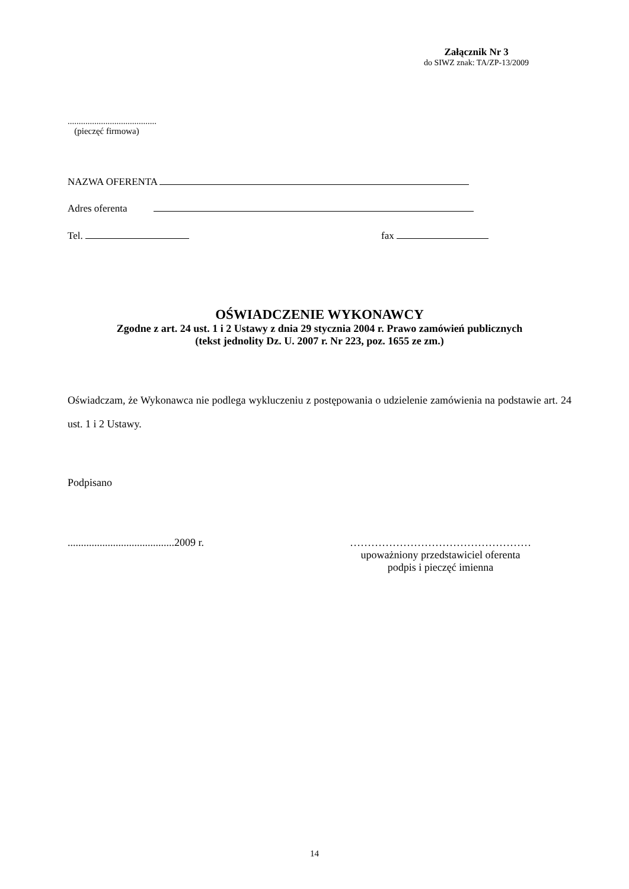Załącznik Nr 3
do SIWZ znak: TA/ZP-13/2009
........................................
(pieczęć firmowa)
NAZWA OFERENTA
Adres oferenta
Tel. fax
OŚWIADCZENIE WYKONAWCY
Zgodne z art. 24 ust. 1 i 2 Ustawy z dnia 29 stycznia 2004 r. Prawo zamówień publicznych
(tekst jednolity Dz. U. 2007 r. Nr 223, poz. 1655 ze zm.)
Oświadczam, że Wykonawca nie podlega wykluczeniu z postępowania o udzielenie zamówienia na podstawie art. 24 ust. 1 i 2 Ustawy.
Podpisano
........................................2009 r.
……………………………………………
upoważniony przedstawiciel oferenta
podpis i pieczęć imienna
14